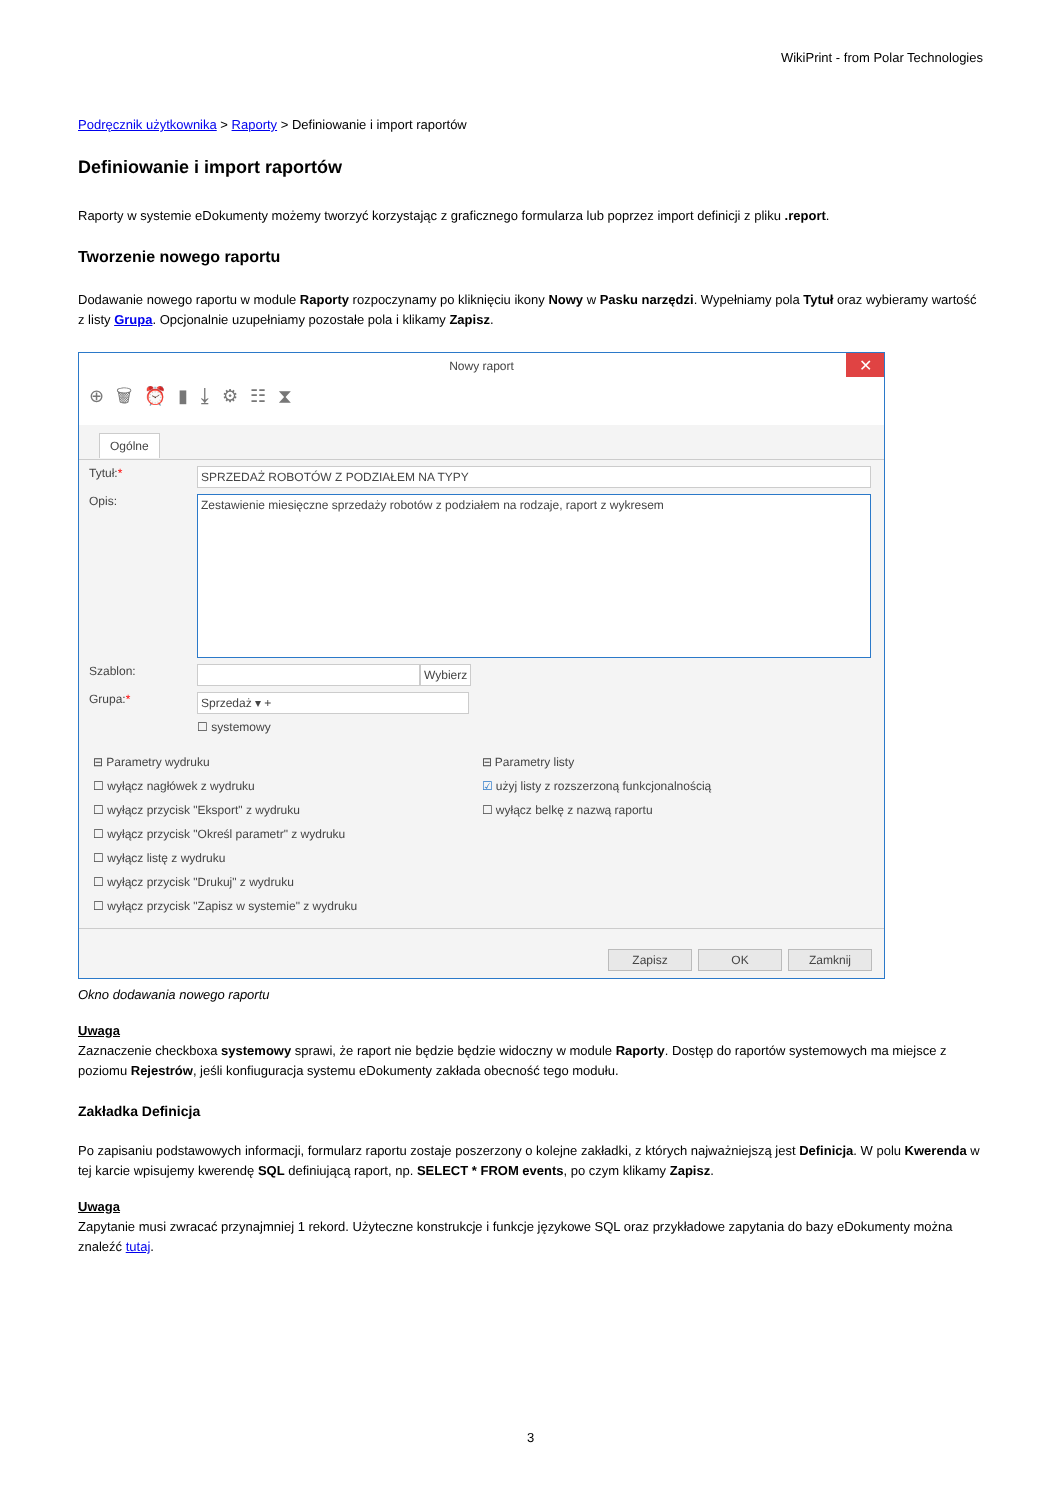WikiPrint - from Polar Technologies
Podręcznik użytkownika > Raporty > Definiowanie i import raportów
Definiowanie i import raportów
Raporty w systemie eDokumenty możemy tworzyć korzystając z graficznego formularza lub poprzez import definicji z pliku .report.
Tworzenie nowego raportu
Dodawanie nowego raportu w module Raporty rozpoczynamy po kliknięciu ikony Nowy w Pasku narzędzi. Wypełniamy pola Tytuł oraz wybieramy wartość z listy Grupa. Opcjonalnie uzupełniamy pozostałe pola i klikamy Zapisz.
Nowy raport ✕
⊕🗑⏰▮⤓⚙☷⧗
Ogólne
Tytuł:* SPRZEDAŻ ROBOTÓW Z PODZIAŁEM NA TYPY
Opis: Zestawienie miesięczne sprzedaży robotów z podziałem na rodzaje, raport z wykresem
Szablon: Wybierz
Grupa:* Sprzedaż ▾ +
☐ systemowy
⊟ Parametry wydruku
☐ wyłącz nagłówek z wydruku
☐ wyłącz przycisk "Eksport" z wydruku
☐ wyłącz przycisk "Określ parametr" z wydruku
☐ wyłącz listę z wydruku
☐ wyłącz przycisk "Drukuj" z wydruku
☐ wyłącz przycisk "Zapisz w systemie" z wydruku
⊟ Parametry listy
☑ użyj listy z rozszerzoną funkcjonalnością
☐ wyłącz belkę z nazwą raportu
Zapisz OK Zamknij
Okno dodawania nowego raportu
Uwaga
Zaznaczenie checkboxa systemowy sprawi, że raport nie będzie będzie widoczny w module Raporty. Dostęp do raportów systemowych ma miejsce z poziomu Rejestrów, jeśli konfiuguracja systemu eDokumenty zakłada obecność tego modułu.
Zakładka Definicja
Po zapisaniu podstawowych informacji, formularz raportu zostaje poszerzony o kolejne zakładki, z których najważniejszą jest Definicja. W polu Kwerenda w tej karcie wpisujemy kwerendę SQL definiującą raport, np. SELECT * FROM events, po czym klikamy Zapisz.
Uwaga
Zapytanie musi zwracać przynajmniej 1 rekord. Użyteczne konstrukcje i funkcje językowe SQL oraz przykładowe zapytania do bazy eDokumenty można znaleźć tutaj.
3